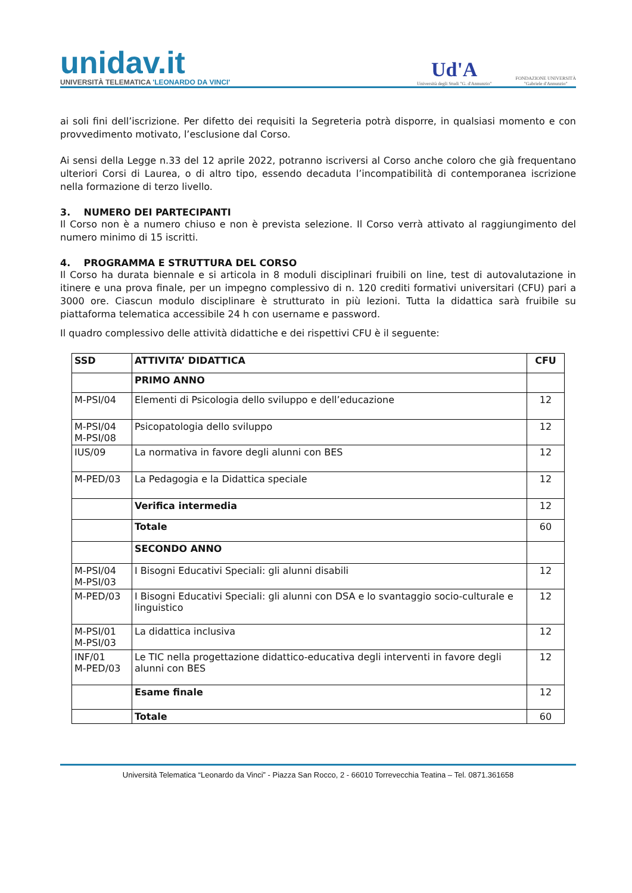unidav.it
UNIVERSITÀ TELEMATICA 'LEONARDO DA VINCI'
Ud'A
Università degli Studi "G. d'Annunzio"
FONDAZIONE UNIVERSITÀ
"Gabriele d'Annunzio"
ai soli fini dell’iscrizione. Per difetto dei requisiti la Segreteria potrà disporre, in qualsiasi momento e con provvedimento motivato, l’esclusione dal Corso.
Ai sensi della Legge n.33 del 12 aprile 2022, potranno iscriversi al Corso anche coloro che già frequentano ulteriori Corsi di Laurea, o di altro tipo, essendo decaduta l’incompatibilità di contemporanea iscrizione nella formazione di terzo livello.
3. NUMERO DEI PARTECIPANTI
Il Corso non è a numero chiuso e non è prevista selezione. Il Corso verrà attivato al raggiungimento del numero minimo di 15 iscritti.
4. PROGRAMMA E STRUTTURA DEL CORSO
Il Corso ha durata biennale e si articola in 8 moduli disciplinari fruibili on line, test di autovalutazione in itinere e una prova finale, per un impegno complessivo di n. 120 crediti formativi universitari (CFU) pari a 3000 ore. Ciascun modulo disciplinare è strutturato in più lezioni. Tutta la didattica sarà fruibile su piattaforma telematica accessibile 24 h con username e password.
Il quadro complessivo delle attività didattiche e dei rispettivi CFU è il seguente:
| SSD | ATTIVITA’ DIDATTICA | CFU |
| --- | --- | --- |
| | PRIMO ANNO | |
| M-PSI/04 | Elementi di Psicologia dello sviluppo e dell’educazione | 12 |
| M-PSI/04 M-PSI/08 | Psicopatologia dello sviluppo | 12 |
| IUS/09 | La normativa in favore degli alunni con BES | 12 |
| M-PED/03 | La Pedagogia e la Didattica speciale | 12 |
| | Verifica intermedia | 12 |
| | Totale | 60 |
| | SECONDO ANNO | |
| M-PSI/04 M-PSI/03 | I Bisogni Educativi Speciali: gli alunni disabili | 12 |
| M-PED/03 | I Bisogni Educativi Speciali: gli alunni con DSA e lo svantaggio socio-culturale e linguistico | 12 |
| M-PSI/01 M-PSI/03 | La didattica inclusiva | 12 |
| INF/01 M-PED/03 | Le TIC nella progettazione didattico-educativa degli interventi in favore degli alunni con BES | 12 |
| | Esame finale | 12 |
| | Totale | 60 |
Università Telematica “Leonardo da Vinci” - Piazza San Rocco, 2 - 66010 Torrevecchia Teatina – Tel. 0871.361658